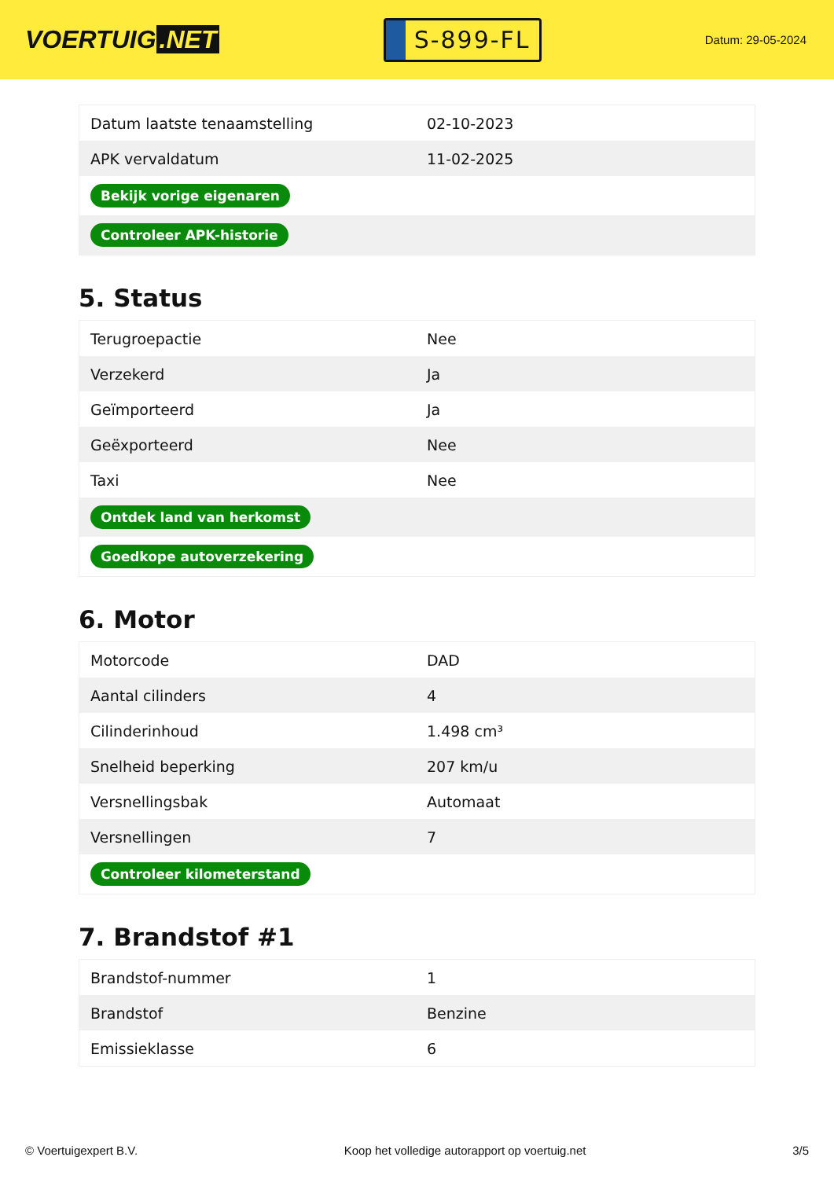VOERTUIG.NET
S-899-FL
Datum: 29-05-2024
| Datum laatste tenaamstelling | 02-10-2023 |
| APK vervaldatum | 11-02-2025 |
| Bekijk vorige eigenaren | |
| Controleer APK-historie | |
5. Status
| Terugroepactie | Nee |
| Verzekerd | Ja |
| Geïmporteerd | Ja |
| Geëxporteerd | Nee |
| Taxi | Nee |
| Ontdek land van herkomst | |
| Goedkope autoverzekering | |
6. Motor
| Motorcode | DAD |
| Aantal cilinders | 4 |
| Cilinderinhoud | 1.498 cm³ |
| Snelheid beperking | 207 km/u |
| Versnellingsbak | Automaat |
| Versnellingen | 7 |
| Controleer kilometerstand | |
7. Brandstof #1
| Brandstof-nummer | 1 |
| Brandstof | Benzine |
| Emissieklasse | 6 |
© Voertuigexpert B.V. Koop het volledige autorapport op voertuig.net 3/5